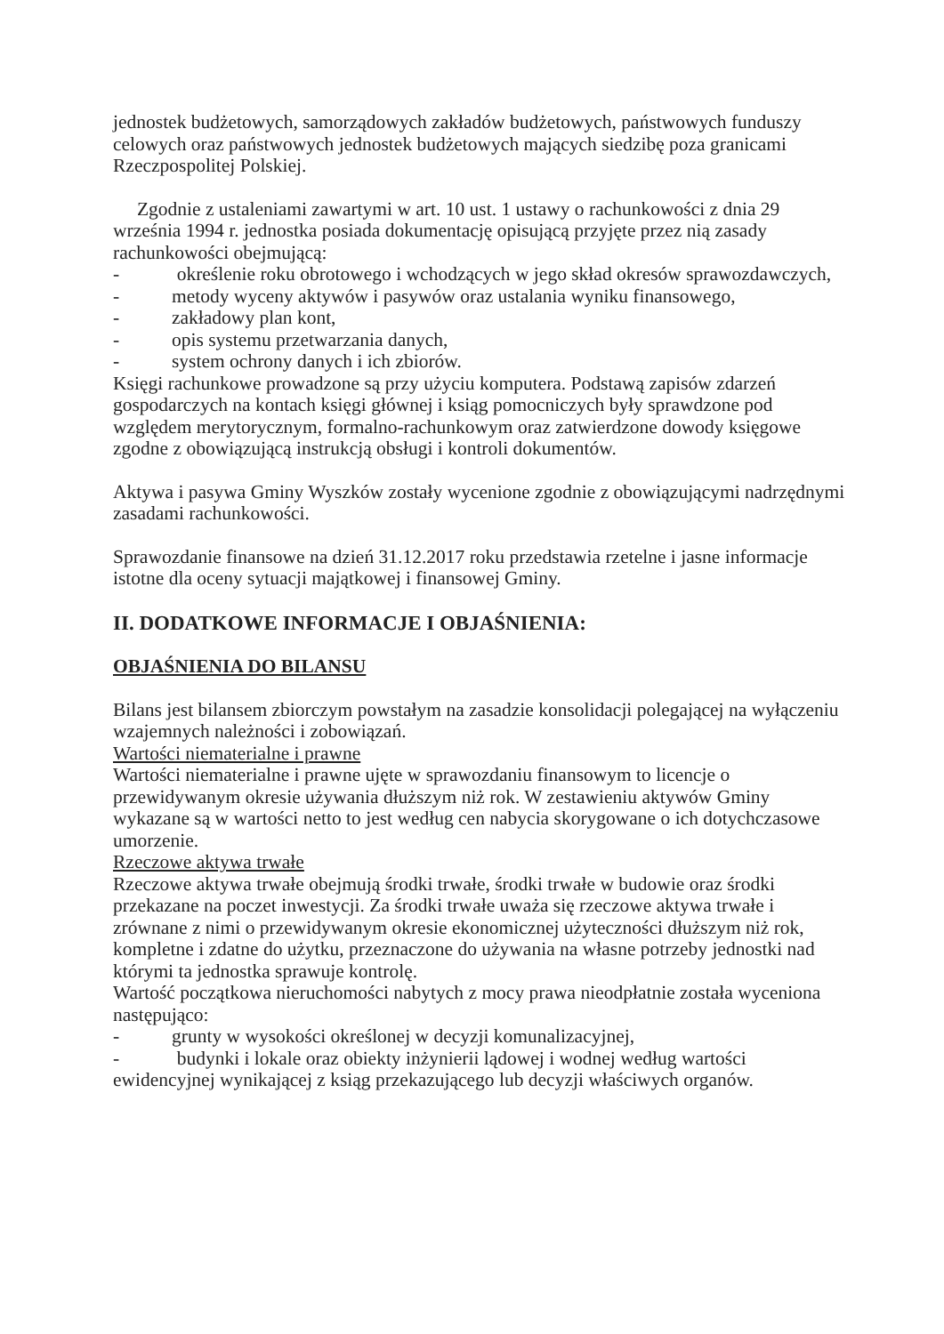jednostek budżetowych, samorządowych zakładów budżetowych, państwowych funduszy celowych oraz państwowych jednostek budżetowych mających siedzibę poza granicami Rzeczpospolitej Polskiej.
Zgodnie z ustaleniami zawartymi w art. 10 ust. 1 ustawy o rachunkowości z dnia 29 września 1994 r. jednostka posiada dokumentację opisującą przyjęte przez nią zasady rachunkowości obejmującą:
- określenie roku obrotowego i wchodzących w jego skład okresów sprawozdawczych,
- metody wyceny aktywów i pasywów oraz ustalania wyniku finansowego,
- zakładowy plan kont,
- opis systemu przetwarzania danych,
- system ochrony danych i ich zbiorów.
Księgi rachunkowe prowadzone są przy użyciu komputera. Podstawą zapisów zdarzeń gospodarczych na kontach księgi głównej i ksiąg pomocniczych były sprawdzone pod względem merytorycznym, formalno-rachunkowym oraz zatwierdzone dowody księgowe zgodne z obowiązującą instrukcją obsługi i kontroli dokumentów.
Aktywa i pasywa Gminy Wyszków zostały wycenione zgodnie z obowiązującymi nadrzędnymi zasadami rachunkowości.
Sprawozdanie finansowe na dzień 31.12.2017 roku przedstawia rzetelne i jasne informacje istotne dla oceny sytuacji majątkowej i finansowej Gminy.
II. DODATKOWE INFORMACJE I OBJAŚNIENIA:
OBJAŚNIENIA DO BILANSU
Bilans jest bilansem zbiorczym powstałym na zasadzie konsolidacji polegającej na wyłączeniu wzajemnych należności i zobowiązań.
Wartości niematerialne i prawne
Wartości niematerialne i prawne ujęte w sprawozdaniu finansowym to licencje o przewidywanym okresie używania dłuższym niż rok. W zestawieniu aktywów Gminy wykazane są w wartości netto to jest według cen nabycia skorygowane o ich dotychczasowe umorzenie.
Rzeczowe aktywa trwałe
Rzeczowe aktywa trwałe obejmują środki trwałe, środki trwałe w budowie oraz środki przekazane na poczet inwestycji. Za środki trwałe uważa się rzeczowe aktywa trwałe i zrównane z nimi o przewidywanym okresie ekonomicznej użyteczności dłuższym niż rok, kompletne i zdatne do użytku, przeznaczone do używania na własne potrzeby jednostki nad którymi ta jednostka sprawuje kontrolę.
Wartość początkowa nieruchomości nabytych z mocy prawa nieodpłatnie została wyceniona następująco:
- grunty w wysokości określonej w decyzji komunalizacyjnej,
- budynki i lokale oraz obiekty inżynierii lądowej i wodnej według wartości ewidencyjnej wynikającej z ksiąg przekazującego lub decyzji właściwych organów.